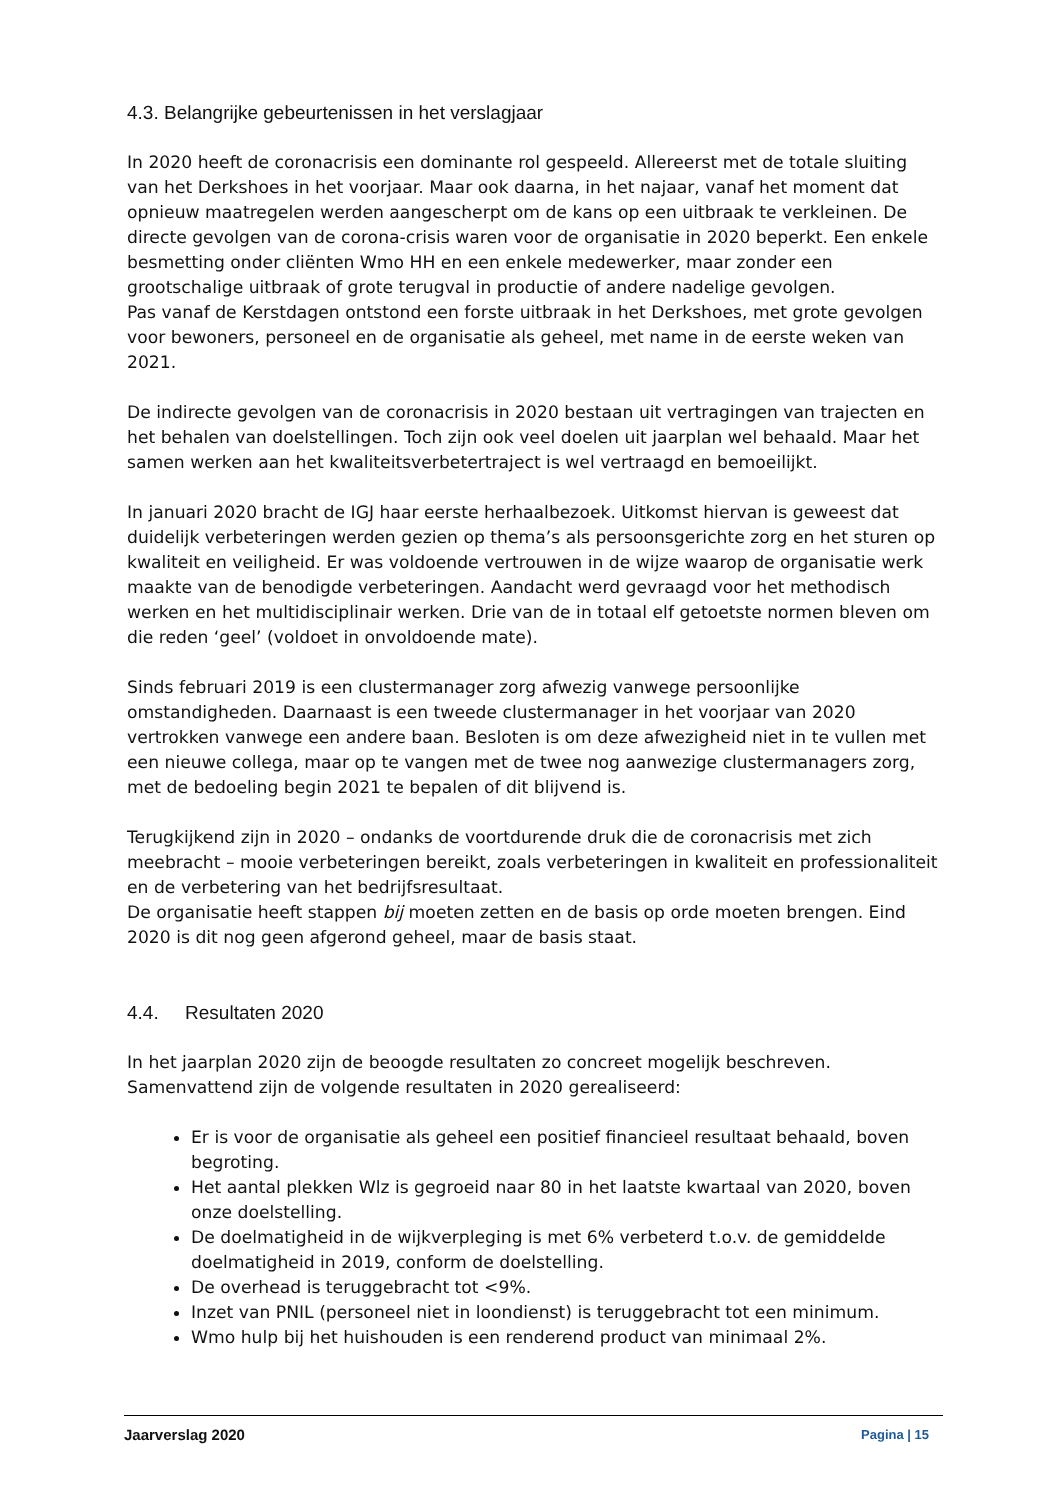4.3. Belangrijke gebeurtenissen in het verslagjaar
In 2020 heeft de coronacrisis een dominante rol gespeeld. Allereerst met de totale sluiting van het Derkshoes in het voorjaar. Maar ook daarna, in het najaar, vanaf het moment dat opnieuw maatregelen werden aangescherpt om de kans op een uitbraak te verkleinen. De directe gevolgen van de corona-crisis waren voor de organisatie in 2020 beperkt. Een enkele besmetting onder cliënten Wmo HH en een enkele medewerker, maar zonder een grootschalige uitbraak of grote terugval in productie of andere nadelige gevolgen.
Pas vanaf de Kerstdagen ontstond een forste uitbraak in het Derkshoes, met grote gevolgen voor bewoners, personeel en de organisatie als geheel, met name in de eerste weken van 2021.
De indirecte gevolgen van de coronacrisis in 2020 bestaan uit vertragingen van trajecten en het behalen van doelstellingen. Toch zijn ook veel doelen uit jaarplan wel behaald. Maar het samen werken aan het kwaliteitsverbetertraject is wel vertraagd en bemoeilijkt.
In januari 2020 bracht de IGJ haar eerste herhaalbezoek. Uitkomst hiervan is geweest dat duidelijk verbeteringen werden gezien op thema’s als persoonsgerichte zorg en het sturen op kwaliteit en veiligheid. Er was voldoende vertrouwen in de wijze waarop de organisatie werk maakte van de benodigde verbeteringen. Aandacht werd gevraagd voor het methodisch werken en het multidisciplinair werken. Drie van de in totaal elf getoetste normen bleven om die reden ‘geel’ (voldoet in onvoldoende mate).
Sinds februari 2019 is een clustermanager zorg afwezig vanwege persoonlijke omstandigheden. Daarnaast is een tweede clustermanager in het voorjaar van 2020 vertrokken vanwege een andere baan. Besloten is om deze afwezigheid niet in te vullen met een nieuwe collega, maar op te vangen met de twee nog aanwezige clustermanagers zorg, met de bedoeling begin 2021 te bepalen of dit blijvend is.
Terugkijkend zijn in 2020 – ondanks de voortdurende druk die de coronacrisis met zich meebracht – mooie verbeteringen bereikt, zoals verbeteringen in kwaliteit en professionaliteit en de verbetering van het bedrijfsresultaat.
De organisatie heeft stappen bij moeten zetten en de basis op orde moeten brengen. Eind 2020 is dit nog geen afgerond geheel, maar de basis staat.
4.4. Resultaten 2020
In het jaarplan 2020 zijn de beoogde resultaten zo concreet mogelijk beschreven. Samenvattend zijn de volgende resultaten in 2020 gerealiseerd:
Er is voor de organisatie als geheel een positief financieel resultaat behaald, boven begroting.
Het aantal plekken Wlz is gegroeid naar 80 in het laatste kwartaal van 2020, boven onze doelstelling.
De doelmatigheid in de wijkverpleging is met 6% verbeterd t.o.v. de gemiddelde doelmatigheid in 2019, conform de doelstelling.
De overhead is teruggebracht tot <9%.
Inzet van PNIL (personeel niet in loondienst) is teruggebracht tot een minimum.
Wmo hulp bij het huishouden is een renderend product van minimaal 2%.
Jaarverslag 2020 Pagina | 15